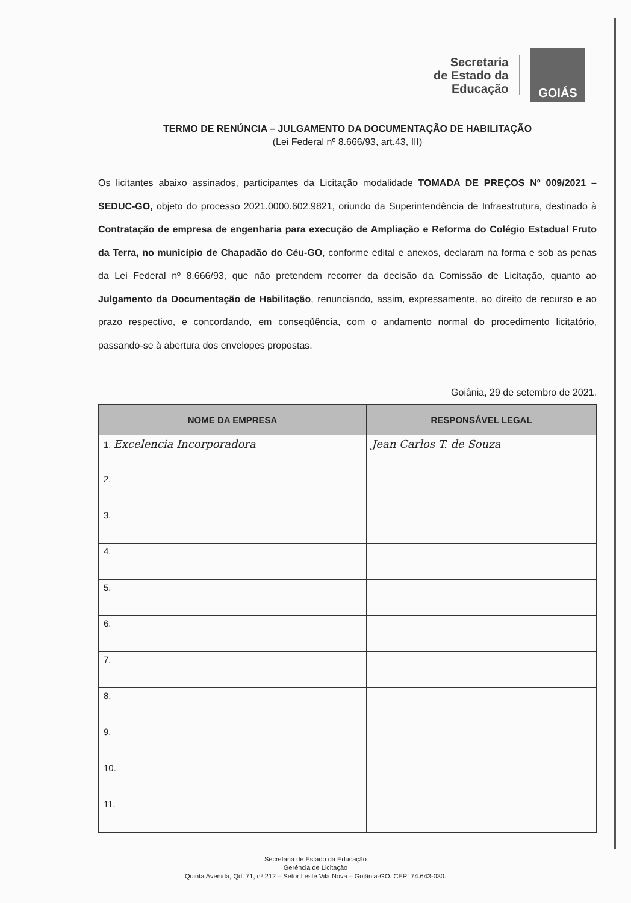Secretaria
de Estado da
Educação
GOIÁS
TERMO DE RENÚNCIA – JULGAMENTO DA DOCUMENTAÇÃO DE HABILITAÇÃO
(Lei Federal nº 8.666/93, art.43, III)
Os licitantes abaixo assinados, participantes da Licitação modalidade TOMADA DE PREÇOS Nº 009/2021 – SEDUC-GO, objeto do processo 2021.0000.602.9821, oriundo da Superintendência de Infraestrutura, destinado à Contratação de empresa de engenharia para execução de Ampliação e Reforma do Colégio Estadual Fruto da Terra, no município de Chapadão do Céu-GO, conforme edital e anexos, declaram na forma e sob as penas da Lei Federal nº 8.666/93, que não pretendem recorrer da decisão da Comissão de Licitação, quanto ao Julgamento da Documentação de Habilitação, renunciando, assim, expressamente, ao direito de recurso e ao prazo respectivo, e concordando, em conseqüência, com o andamento normal do procedimento licitatório, passando-se à abertura dos envelopes propostas.
Goiânia, 29 de setembro de 2021.
| NOME DA EMPRESA | RESPONSÁVEL LEGAL |
| --- | --- |
| 1. Excelencia Incorporadora | Jean Carlos T. de Souza |
| 2. | |
| 3. | |
| 4. | |
| 5. | |
| 6. | |
| 7. | |
| 8. | |
| 9. | |
| 10. | |
| 11. | |
Secretaria de Estado da Educação
Gerência de Licitação
Quinta Avenida, Qd. 71, nº 212 – Setor Leste Vila Nova – Goiânia-GO. CEP: 74.643-030.